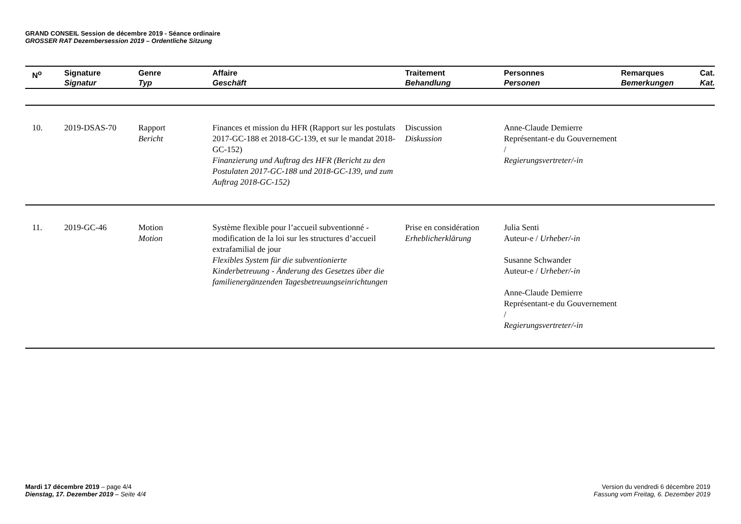GRAND CONSEIL Session de décembre 2019 - Séance ordinaire
GROSSER RAT Dezembersession 2019 – Ordentliche Sitzung
| N<sup>o</sup> | Signature Signatur | Genre Typ | Affaire Geschäft | Traitement Behandlung | Personnes Personen | Remarques Bemerkungen | Cat. Kat. |
| --- | --- | --- | --- | --- | --- | --- | --- |
| 10. | 2019-DSAS-70 | Rapport Bericht | Finances et mission du HFR (Rapport sur les postulats 2017-GC-188 et 2018-GC-139, et sur le mandat 2018-GC-152) Finanzierung und Auftrag des HFR (Bericht zu den Postulaten 2017-GC-188 und 2018-GC-139, und zum Auftrag 2018-GC-152) | Discussion Diskussion | Anne-Claude Demierre Représentant-e du Gouvernement / Regierungsvertreter/-in | | |
| 11. | 2019-GC-46 | Motion Motion | Système flexible pour l’accueil subventionné - modification de la loi sur les structures d’accueil extrafamilial de jour Flexibles System für die subventionierte Kinderbetreuung - Änderung des Gesetzes über die familienergänzenden Tagesbetreuungseinrichtungen | Prise en considération Erheblicherklärung | Julia Senti Auteur-e / Urheber/-in Susanne Schwander Auteur-e / Urheber/-in Anne-Claude Demierre Représentant-e du Gouvernement / Regierungsvertreter/-in | | |
Mardi 17 décembre 2019 – page 4/4
Dienstag, 17. Dezember 2019 – Seite 4/4
Version du vendredi 6 décembre 2019
Fassung vom Freitag, 6. Dezember 2019